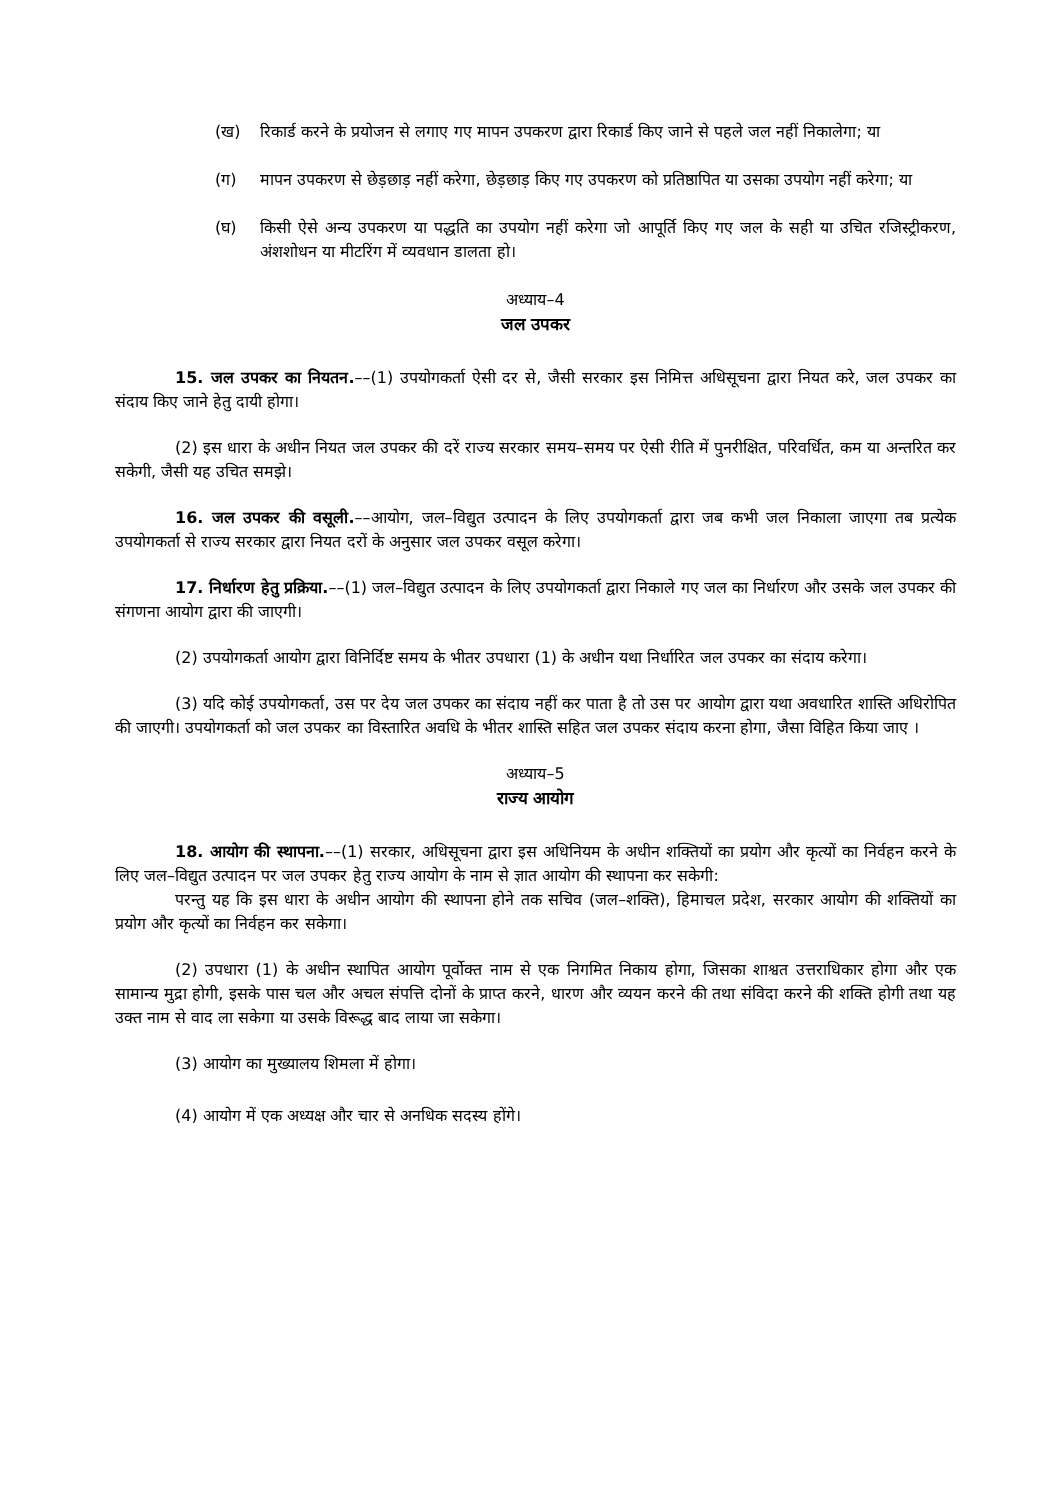(ख) रिकार्ड करने के प्रयोजन से लगाए गए मापन उपकरण द्वारा रिकार्ड किए जाने से पहले जल नहीं निकालेगा; या
(ग) मापन उपकरण से छेड़छाड़ नहीं करेगा, छेड़छाड़ किए गए उपकरण को प्रतिष्ठापित या उसका उपयोग नहीं करेगा; या
(घ) किसी ऐसे अन्य उपकरण या पद्धति का उपयोग नहीं करेगा जो आपूर्ति किए गए जल के सही या उचित रजिस्ट्रीकरण, अंशशोधन या मीटरिंग में व्यवधान डालता हो।
अध्याय–4
जल उपकर
15. जल उपकर का नियतन.––(1) उपयोगकर्ता ऐसी दर से, जैसी सरकार इस निमित्त अधिसूचना द्वारा नियत करे, जल उपकर का संदाय किए जाने हेतु दायी होगा।
(2) इस धारा के अधीन नियत जल उपकर की दरें राज्य सरकार समय–समय पर ऐसी रीति में पुनरीक्षित, परिवर्धित, कम या अन्तरित कर सकेगी, जैसी यह उचित समझे।
16. जल उपकर की वसूली.––आयोग, जल–विद्युत उत्पादन के लिए उपयोगकर्ता द्वारा जब कभी जल निकाला जाएगा तब प्रत्येक उपयोगकर्ता से राज्य सरकार द्वारा नियत दरों के अनुसार जल उपकर वसूल करेगा।
17. निर्धारण हेतु प्रक्रिया.––(1) जल–विद्युत उत्पादन के लिए उपयोगकर्ता द्वारा निकाले गए जल का निर्धारण और उसके जल उपकर की संगणना आयोग द्वारा की जाएगी।
(2) उपयोगकर्ता आयोग द्वारा विनिर्दिष्ट समय के भीतर उपधारा (1) के अधीन यथा निर्धारित जल उपकर का संदाय करेगा।
(3) यदि कोई उपयोगकर्ता, उस पर देय जल उपकर का संदाय नहीं कर पाता है तो उस पर आयोग द्वारा यथा अवधारित शास्ति अधिरोपित की जाएगी। उपयोगकर्ता को जल उपकर का विस्तारित अवधि के भीतर शास्ति सहित जल उपकर संदाय करना होगा, जैसा विहित किया जाए ।
अध्याय–5
राज्य आयोग
18. आयोग की स्थापना.––(1) सरकार, अधिसूचना द्वारा इस अधिनियम के अधीन शक्तियों का प्रयोग और कृत्यों का निर्वहन करने के लिए जल–विद्युत उत्पादन पर जल उपकर हेतु राज्य आयोग के नाम से ज्ञात आयोग की स्थापना कर सकेगी:
परन्तु यह कि इस धारा के अधीन आयोग की स्थापना होने तक सचिव (जल–शक्ति), हिमाचल प्रदेश, सरकार आयोग की शक्तियों का प्रयोग और कृत्यों का निर्वहन कर सकेगा।
(2) उपधारा (1) के अधीन स्थापित आयोग पूर्वोक्त नाम से एक निगमित निकाय होगा, जिसका शाश्वत उत्तराधिकार होगा और एक सामान्य मुद्रा होगी, इसके पास चल और अचल संपत्ति दोनों के प्राप्त करने, धारण और व्ययन करने की तथा संविदा करने की शक्ति होगी तथा यह उक्त नाम से वाद ला सकेगा या उसके विरूद्ध बाद लाया जा सकेगा।
(3) आयोग का मुख्यालय शिमला में होगा।
(4) आयोग में एक अध्यक्ष और चार से अनधिक सदस्य होंगे।